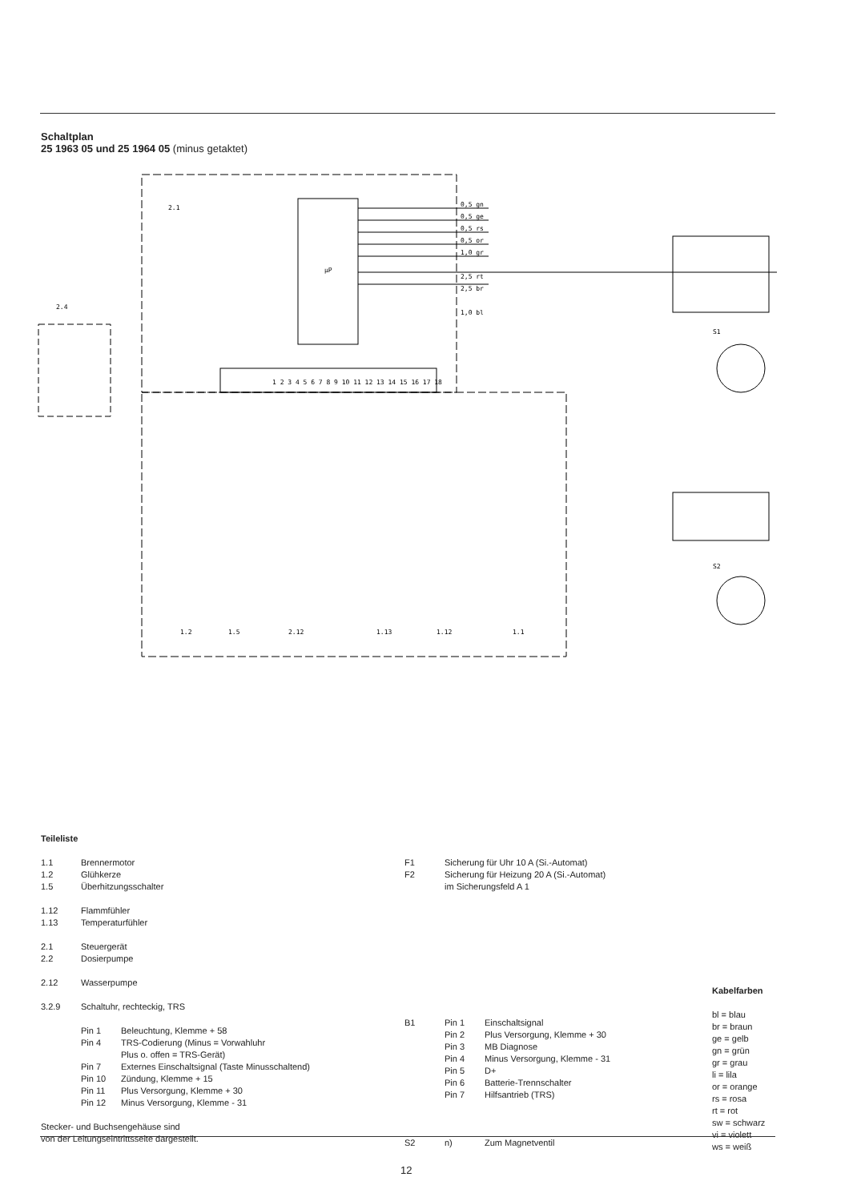Schaltplan
25 1963 05 und 25 1964 05 (minus getaktet)
2.1
2.4
µP
0,5 gn
0,5 ge
0,5 rs
0,5 or
1,0 gr
2,5 rt
2,5 br
1,0 bl
1 2 3 4 5 6 7 8 9 10 11 12 13 14 15 16 17 18
1.2
1.5
2.12
1.13
1.12
1.1
S1
S2
Teileliste
| 1.1 | Brennermotor |
| 1.2 | Glühkerze |
| 1.5 | Überhitzungsschalter |
| 1.12 | Flammfühler |
| 1.13 | Temperaturfühler |
| 2.1 | Steuergerät |
| 2.2 | Dosierpumpe |
| 2.12 | Wasserpumpe |
| 3.2.9 | Schaltuhr, rechteckig, TRS |
| | / Pin 1 / Beleuchtung, Klemme + 58 / / Pin 4 / TRS-Codierung (Minus = Vorwahluhr Plus o. offen = TRS-Gerät) / / Pin 7 / Externes Einschaltsignal (Taste Minusschaltend) / / Pin 10 / Zündung, Klemme + 15 / / Pin 11 / Plus Versorgung, Klemme + 30 / / Pin 12 / Minus Versorgung, Klemme - 31 / |
Stecker- und Buchsengehäuse sind
von der Leitungseintrittsseite dargestellt.
| F1 | Sicherung für Uhr 10 A (Si.-Automat) |
| F2 | Sicherung für Heizung 20 A (Si.-Automat) im Sicherungsfeld A 1 |
| B1 | Pin 1 | Einschaltsignal |
| | Pin 2 | Plus Versorgung, Klemme + 30 |
| | Pin 3 | MB Diagnose |
| | Pin 4 | Minus Versorgung, Klemme - 31 |
| | Pin 5 | D+ |
| | Pin 6 | Batterie-Trennschalter |
| | Pin 7 | Hilfsantrieb (TRS) |
| S2 | n) | Zum Magnetventil |
Kabelfarben
bl = blau
br = braun
ge = gelb
gn = grün
gr = grau
li = lila
or = orange
rs = rosa
rt = rot
sw = schwarz
vi = violett
ws = weiß
12